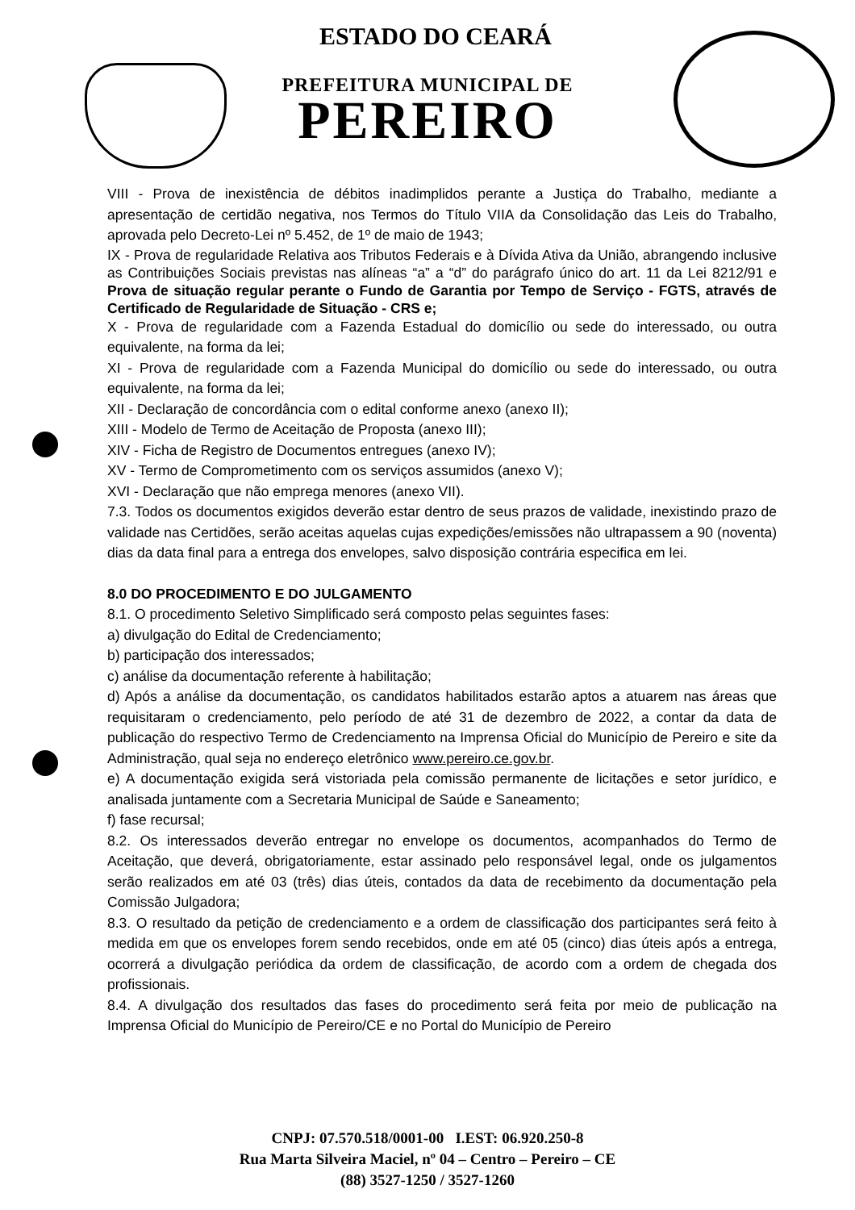ESTADO DO CEARÁ
PREFEITURA MUNICIPAL DE
PEREIRO
VIII - Prova de inexistência de débitos inadimplidos perante a Justiça do Trabalho, mediante a apresentação de certidão negativa, nos Termos do Título VIIA da Consolidação das Leis do Trabalho, aprovada pelo Decreto-Lei nº 5.452, de 1º de maio de 1943;
IX - Prova de regularidade Relativa aos Tributos Federais e à Dívida Ativa da União, abrangendo inclusive as Contribuições Sociais previstas nas alíneas “a” a “d” do parágrafo único do art. 11 da Lei 8212/91 e Prova de situação regular perante o Fundo de Garantia por Tempo de Serviço - FGTS, através de Certificado de Regularidade de Situação - CRS e;
X - Prova de regularidade com a Fazenda Estadual do domicílio ou sede do interessado, ou outra equivalente, na forma da lei;
XI - Prova de regularidade com a Fazenda Municipal do domicílio ou sede do interessado, ou outra equivalente, na forma da lei;
XII - Declaração de concordância com o edital conforme anexo (anexo II);
XIII - Modelo de Termo de Aceitação de Proposta (anexo III);
XIV - Ficha de Registro de Documentos entregues (anexo IV);
XV - Termo de Comprometimento com os serviços assumidos (anexo V);
XVI - Declaração que não emprega menores (anexo VII).
7.3. Todos os documentos exigidos deverão estar dentro de seus prazos de validade, inexistindo prazo de validade nas Certidões, serão aceitas aquelas cujas expedições/emissões não ultrapassem a 90 (noventa) dias da data final para a entrega dos envelopes, salvo disposição contrária especifica em lei.
8.0 DO PROCEDIMENTO E DO JULGAMENTO
8.1. O procedimento Seletivo Simplificado será composto pelas seguintes fases:
a) divulgação do Edital de Credenciamento;
b) participação dos interessados;
c) análise da documentação referente à habilitação;
d) Após a análise da documentação, os candidatos habilitados estarão aptos a atuarem nas áreas que requisitaram o credenciamento, pelo período de até 31 de dezembro de 2022, a contar da data de publicação do respectivo Termo de Credenciamento na Imprensa Oficial do Município de Pereiro e site da Administração, qual seja no endereço eletrônico www.pereiro.ce.gov.br.
e) A documentação exigida será vistoriada pela comissão permanente de licitações e setor jurídico, e analisada juntamente com a Secretaria Municipal de Saúde e Saneamento;
f) fase recursal;
8.2. Os interessados deverão entregar no envelope os documentos, acompanhados do Termo de Aceitação, que deverá, obrigatoriamente, estar assinado pelo responsável legal, onde os julgamentos serão realizados em até 03 (três) dias úteis, contados da data de recebimento da documentação pela Comissão Julgadora;
8.3. O resultado da petição de credenciamento e a ordem de classificação dos participantes será feito à medida em que os envelopes forem sendo recebidos, onde em até 05 (cinco) dias úteis após a entrega, ocorrerá a divulgação periódica da ordem de classificação, de acordo com a ordem de chegada dos profissionais.
8.4. A divulgação dos resultados das fases do procedimento será feita por meio de publicação na Imprensa Oficial do Município de Pereiro/CE e no Portal do Município de Pereiro
CNPJ: 07.570.518/0001-00 I.EST: 06.920.250-8
Rua Marta Silveira Maciel, nº 04 – Centro – Pereiro – CE
(88) 3527-1250 / 3527-1260